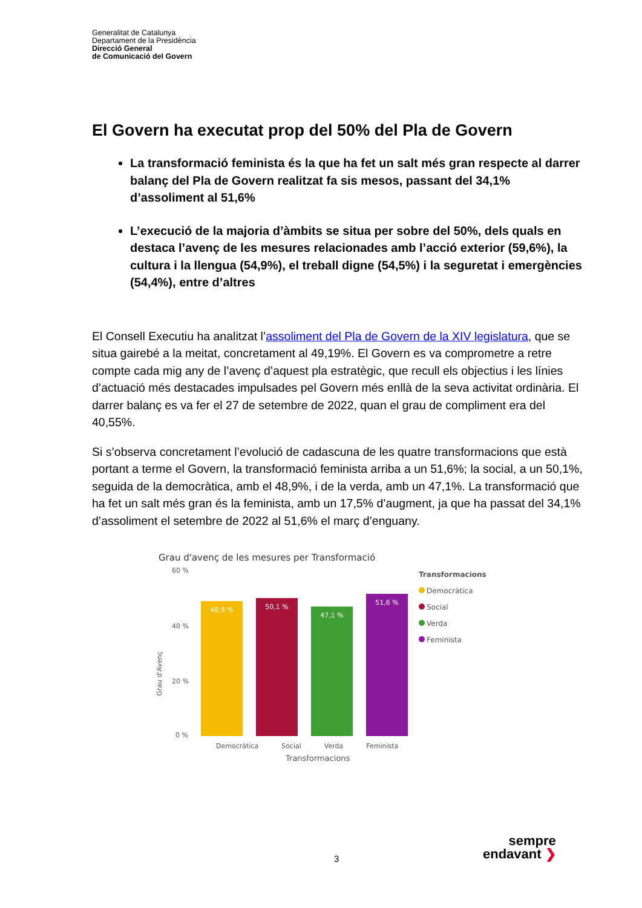Generalitat de Catalunya
Departament de la Presidència
Direcció General
de Comunicació del Govern
El Govern ha executat prop del 50% del Pla de Govern
La transformació feminista és la que ha fet un salt més gran respecte al darrer balanç del Pla de Govern realitzat fa sis mesos, passant del 34,1% d’assoliment al 51,6%
L’execució de la majoria d’àmbits se situa per sobre del 50%, dels quals en destaca l’avenç de les mesures relacionades amb l’acció exterior (59,6%), la cultura i la llengua (54,9%), el treball digne (54,5%) i la seguretat i emergències (54,4%), entre d’altres
El Consell Executiu ha analitzat l’assoliment del Pla de Govern de la XIV legislatura, que se situa gairebé a la meitat, concretament al 49,19%. El Govern es va comprometre a retre compte cada mig any de l’avenç d’aquest pla estratègic, que recull els objectius i les línies d’actuació més destacades impulsades pel Govern més enllà de la seva activitat ordinària. El darrer balanç es va fer el 27 de setembre de 2022, quan el grau de compliment era del 40,55%.
Si s’observa concretament l’evolució de cadascuna de les quatre transformacions que està portant a terme el Govern, la transformació feminista arriba a un 51,6%; la social, a un 50,1%, seguida de la democràtica, amb el 48,9%, i de la verda, amb un 47,1%. La transformació que ha fet un salt més gran és la feminista, amb un 17,5% d’augment, ja que ha passat del 34,1% d’assoliment el setembre de 2022 al 51,6% el març d’enguany.
Grau d'avenç de les mesures per Transformació
60 %
40 %
20 %
0 %
Grau d'Avenç
48,9 %
50,1 %
47,1 %
51,6 %
Democràtica Social Verda Feminista
Transformacions
Transformacions
Democràtica
Social
Verda
Feminista
3
sempre
endavant ❯